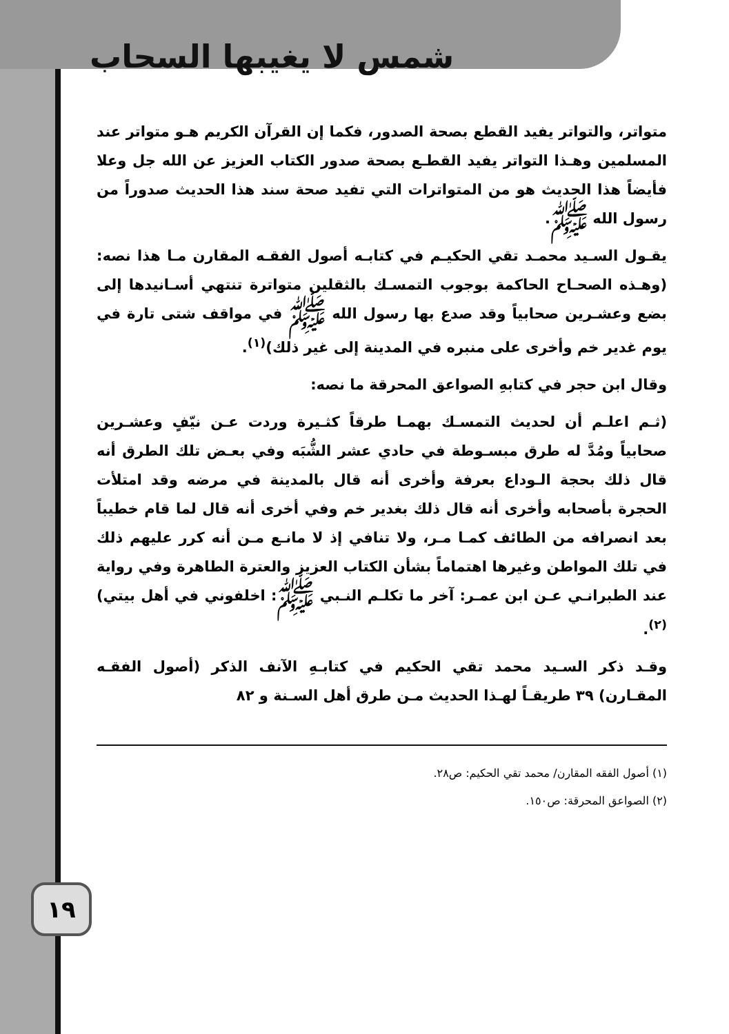شمس لا يغيبها السحاب
متواتر، والتواتر يفيد القطع بصحة الصدور، فكما إن القرآن الكريم هـو متواتر عند المسلمين وهـذا التواتر يفيد القطـع بصحة صدور الكتاب العزيز عن الله جل وعلا فأيضاً هذا الحديث هو من المتواترات التي تفيد صحة سند هذا الحديث صدوراً من رسول الله ﷺ.
يقـول السـيد محمـد تقي الحكيـم في كتابـه أصول الفقـه المقارن مـا هذا نصه: (وهـذه الصحـاح الحاكمة بوجوب التمسـك بالثقلين متواترة تنتهي أسـانيدها إلى بضع وعشـرين صحابياً وقد صدع بها رسول الله ﷺ في مواقف شتى تارة في يوم غدير خم وأخرى على منبره في المدينة إلى غير ذلك)<sup>(١)</sup>.
وقال ابن حجر في كتابهِ الصواعق المحرقة ما نصه:
(ثـم اعلـم أن لحديث التمسـك بهمـا طرقاً كثـيرة وردت عـن نيّفٍ وعشـرين صحابياً ومُدَّ له طرق مبسـوطة في حادي عشر الشُّبَه وفي بعـض تلك الطرق أنه قال ذلك بحجة الـوداع بعرفة وأخرى أنه قال بالمدينة في مرضه وقد امتلأت الحجرة بأصحابه وأخرى أنه قال ذلك بغدير خم وفي أخرى أنه قال لما قام خطيباً بعد انصرافه من الطائف كمـا مـر، ولا تنافي إذ لا مانـع مـن أنه كرر عليهم ذلك في تلك المواطن وغيرها اهتماماً بشأن الكتاب العزيز والعترة الطاهرة وفي رواية عند الطبرانـي عـن ابن عمـر: آخر ما تكلـم النـبي ﷺ: اخلفوني في أهل بيتي)<sup>(٢)</sup>.
وقـد ذكر السـيد محمد تقي الحكيم في كتابـهِ الآنف الذكر (أصول الفقـه المقـارن) ٣٩ طريقـاً لهـذا الحديث مـن طرق أهل السـنة و ٨٢
١٩
(١) أصول الفقه المقارن/ محمد تقي الحكيم: ص٢٨.
(٢) الصواعق المحرقة: ص١٥٠.